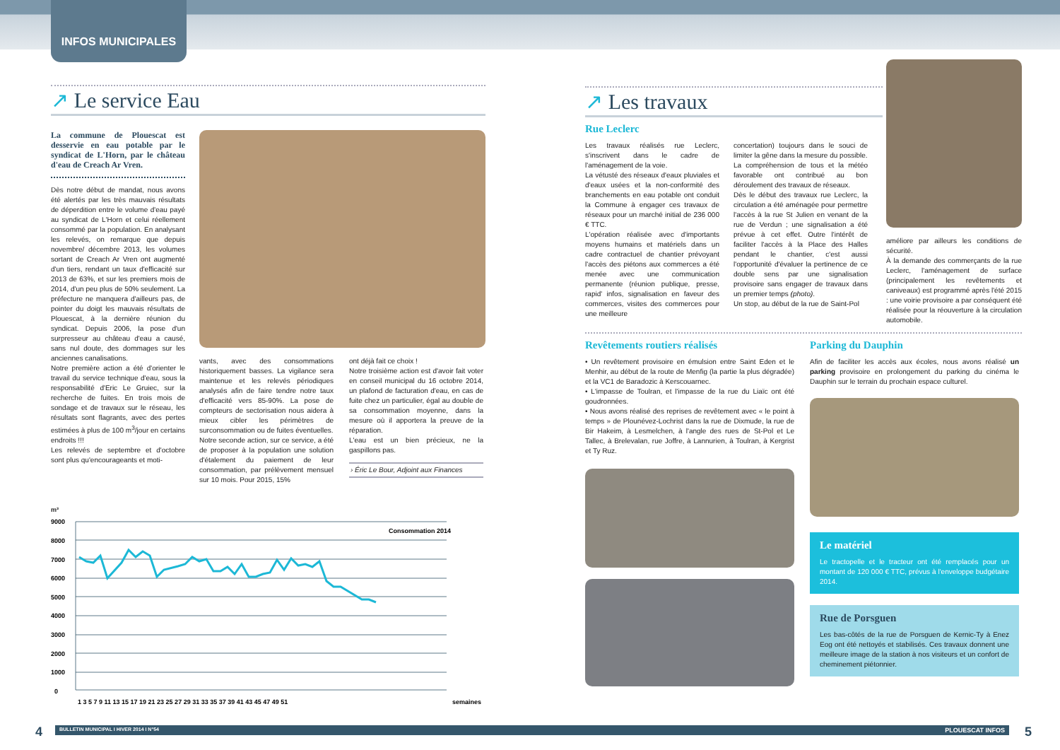INFOS MUNICIPALES
↗ Le service Eau
La commune de Plouescat est desservie en eau potable par le syndicat de L'Horn, par le château d'eau de Creach Ar Vren.
Dès notre début de mandat, nous avons été alertés par les très mauvais résultats de déperdition entre le volume d'eau payé au syndicat de L'Horn et celui réellement consommé par la population. En analysant les relevés, on remarque que depuis novembre/ décembre 2013, les volumes sortant de Creach Ar Vren ont augmenté d'un tiers, rendant un taux d'efficacité sur 2013 de 63%, et sur les premiers mois de 2014, d'un peu plus de 50% seulement. La préfecture ne manquera d'ailleurs pas, de pointer du doigt les mauvais résultats de Plouescat, à la dernière réunion du syndicat. Depuis 2006, la pose d'un surpresseur au château d'eau a causé, sans nul doute, des dommages sur les anciennes canalisations.
Notre première action a été d'orienter le travail du service technique d'eau, sous la responsabilité d'Eric Le Gruiec, sur la recherche de fuites. En trois mois de sondage et de travaux sur le réseau, les résultats sont flagrants, avec des pertes estimées à plus de 100 m<sup>3</sup>/jour en certains endroits !!!
Les relevés de septembre et d'octobre sont plus qu'encourageants et moti-
vants, avec des consommations historiquement basses. La vigilance sera maintenue et les relevés périodiques analysés afin de faire tendre notre taux d'efficacité vers 85-90%. La pose de compteurs de sectorisation nous aidera à mieux cibler les périmètres de surconsommation ou de fuites éventuelles.
Notre seconde action, sur ce service, a été de proposer à la population une solution d'étalement du paiement de leur consommation, par prélèvement mensuel sur 10 mois. Pour 2015, 15%
ont déjà fait ce choix !
Notre troisième action est d'avoir fait voter en conseil municipal du 16 octobre 2014, un plafond de facturation d'eau, en cas de fuite chez un particulier, égal au double de sa consommation moyenne, dans la mesure où il apportera la preuve de la réparation.
L'eau est un bien précieux, ne la gaspillons pas.
› Éric Le Bour, Adjoint aux Finances
m³
9000
8000
7000
6000
5000
4000
3000
2000
1000
0
Consommation 2014
1 3 5 7 9 11 13 15 17 19 21 23 25 27 29 31 33 35 37 39 41 43 45 47 49 51
semaines
↗ Les travaux
Rue Leclerc
Les travaux réalisés rue Leclerc, s'inscrivent dans le cadre de l'aménagement de la voie.
La vétusté des réseaux d'eaux pluviales et d'eaux usées et la non-conformité des branchements en eau potable ont conduit la Commune à engager ces travaux de réseaux pour un marché initial de 236 000 € TTC.
L'opération réalisée avec d'importants moyens humains et matériels dans un cadre contractuel de chantier prévoyant l'accès des piétons aux commerces a été menée avec une communication permanente (réunion publique, presse, rapid' infos, signalisation en faveur des commerces, visites des commerces pour une meilleure
concertation) toujours dans le souci de limiter la gêne dans la mesure du possible.
La compréhension de tous et la météo favorable ont contribué au bon déroulement des travaux de réseaux.
Dès le début des travaux rue Leclerc, la circulation a été aménagée pour permettre l'accès à la rue St Julien en venant de la rue de Verdun ; une signalisation a été prévue à cet effet. Outre l'intérêt de faciliter l'accès à la Place des Halles pendant le chantier, c'est aussi l'opportunité d'évaluer la pertinence de ce double sens par une signalisation provisoire sans engager de travaux dans un premier temps (photo).
Un stop, au début de la rue de Saint-Pol
améliore par ailleurs les conditions de sécurité.
À la demande des commerçants de la rue Leclerc, l'aménagement de surface (principalement les revêtements et caniveaux) est programmé après l'été 2015 : une voirie provisoire a par conséquent été réalisée pour la réouverture à la circulation automobile.
Revêtements routiers réalisés
• Un revêtement provisoire en émulsion entre Saint Eden et le Menhir, au début de la route de Menfig (la partie la plus dégradée) et la VC1 de Baradozic à Kerscouarnec.
• L'impasse de Toulran, et l'impasse de la rue du Liaïc ont été goudronnées.
• Nous avons réalisé des reprises de revêtement avec « le point à temps » de Plounévez-Lochrist dans la rue de Dixmude, la rue de Bir Hakeim, à Lesmelchen, à l'angle des rues de St-Pol et Le Tallec, à Brelevalan, rue Joffre, à Lannurien, à Toulran, à Kergrist et Ty Ruz.
Parking du Dauphin
Afin de faciliter les accès aux écoles, nous avons réalisé un parking provisoire en prolongement du parking du cinéma le Dauphin sur le terrain du prochain espace culturel.
Le matériel
Le tractopelle et le tracteur ont été remplacés pour un montant de 120 000 € TTC, prévus à l'enveloppe budgétaire 2014.
Rue de Porsguen
Les bas-côtés de la rue de Porsguen de Kernic-Ty à Enez Eog ont été nettoyés et stabilisés. Ces travaux donnent une meilleure image de la station à nos visiteurs et un confort de cheminement piétonnier.
4 BULLETIN MUNICIPAL I HIVER 2014 I N°54 PLOUESCAT INFOS 5